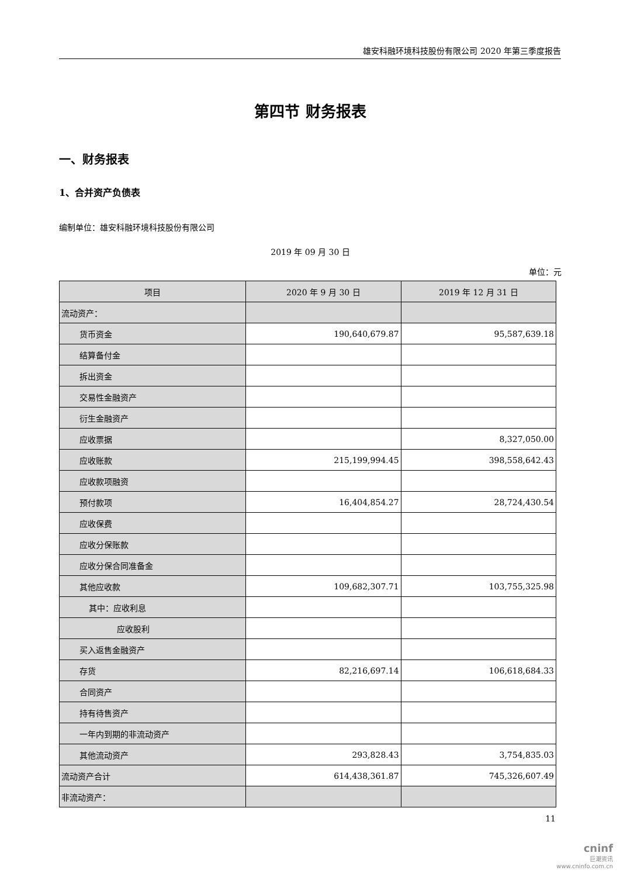雄安科融环境科技股份有限公司 2020 年第三季度报告
第四节 财务报表
一、财务报表
1、合并资产负债表
编制单位：雄安科融环境科技股份有限公司
2019 年 09 月 30 日
单位：元
| 项目 | 2020 年 9 月 30 日 | 2019 年 12 月 31 日 |
| --- | --- | --- |
| 流动资产： | | |
| 货币资金 | 190,640,679.87 | 95,587,639.18 |
| 结算备付金 | | |
| 拆出资金 | | |
| 交易性金融资产 | | |
| 衍生金融资产 | | |
| 应收票据 | | 8,327,050.00 |
| 应收账款 | 215,199,994.45 | 398,558,642.43 |
| 应收款项融资 | | |
| 预付款项 | 16,404,854.27 | 28,724,430.54 |
| 应收保费 | | |
| 应收分保账款 | | |
| 应收分保合同准备金 | | |
| 其他应收款 | 109,682,307.71 | 103,755,325.98 |
| 其中：应收利息 | | |
| 应收股利 | | |
| 买入返售金融资产 | | |
| 存货 | 82,216,697.14 | 106,618,684.33 |
| 合同资产 | | |
| 持有待售资产 | | |
| 一年内到期的非流动资产 | | |
| 其他流动资产 | 293,828.43 | 3,754,835.03 |
| 流动资产合计 | 614,438,361.87 | 745,326,607.49 |
| 非流动资产： | | |
11
cninf
巨潮资讯
www.cninfo.com.cn